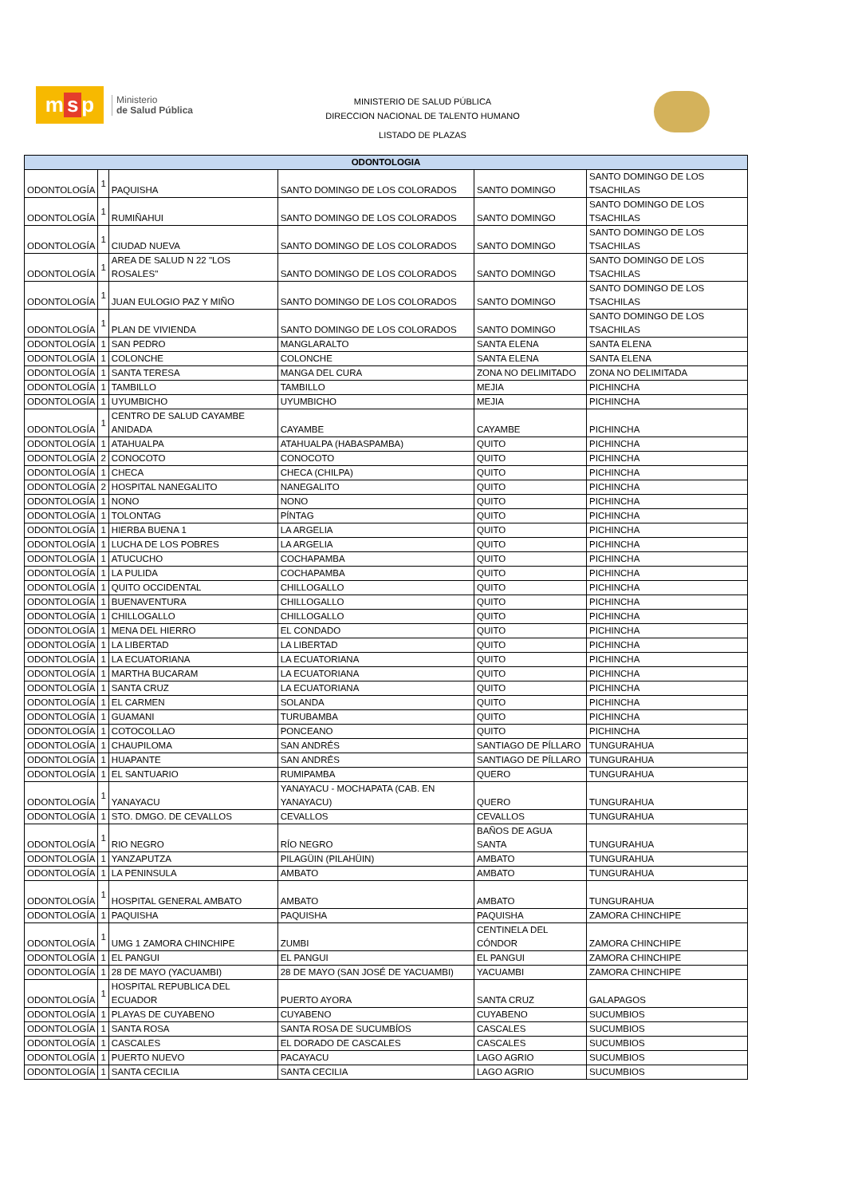m s p
Ministerio
de Salud Pública
MINISTERIO DE SALUD PÚBLICA
DIRECCION NACIONAL DE TALENTO HUMANO
LISTADO DE PLAZAS
| ODONTOLOGIA | | | | | |
| --- | --- | --- | --- | --- | --- |
| ODONTOLOGÍA | 1 | PAQUISHA | SANTO DOMINGO DE LOS COLORADOS | SANTO DOMINGO | SANTO DOMINGO DE LOS TSACHILAS |
| ODONTOLOGÍA | 1 | RUMIÑAHUI | SANTO DOMINGO DE LOS COLORADOS | SANTO DOMINGO | SANTO DOMINGO DE LOS TSACHILAS |
| ODONTOLOGÍA | 1 | CIUDAD NUEVA | SANTO DOMINGO DE LOS COLORADOS | SANTO DOMINGO | SANTO DOMINGO DE LOS TSACHILAS |
| ODONTOLOGÍA | 1 | AREA DE SALUD N 22 "LOS ROSALES" | SANTO DOMINGO DE LOS COLORADOS | SANTO DOMINGO | SANTO DOMINGO DE LOS TSACHILAS |
| ODONTOLOGÍA | 1 | JUAN EULOGIO PAZ Y MIÑO | SANTO DOMINGO DE LOS COLORADOS | SANTO DOMINGO | SANTO DOMINGO DE LOS TSACHILAS |
| ODONTOLOGÍA | 1 | PLAN DE VIVIENDA | SANTO DOMINGO DE LOS COLORADOS | SANTO DOMINGO | SANTO DOMINGO DE LOS TSACHILAS |
| ODONTOLOGÍA | 1 | SAN PEDRO | MANGLARALTO | SANTA ELENA | SANTA ELENA |
| ODONTOLOGÍA | 1 | COLONCHE | COLONCHE | SANTA ELENA | SANTA ELENA |
| ODONTOLOGÍA | 1 | SANTA TERESA | MANGA DEL CURA | ZONA NO DELIMITADO | ZONA NO DELIMITADA |
| ODONTOLOGÍA | 1 | TAMBILLO | TAMBILLO | MEJIA | PICHINCHA |
| ODONTOLOGÍA | 1 | UYUMBICHO | UYUMBICHO | MEJIA | PICHINCHA |
| ODONTOLOGÍA | 1 | CENTRO DE SALUD CAYAMBE ANIDADA | CAYAMBE | CAYAMBE | PICHINCHA |
| ODONTOLOGÍA | 1 | ATAHUALPA | ATAHUALPA (HABASPAMBA) | QUITO | PICHINCHA |
| ODONTOLOGÍA | 2 | CONOCOTO | CONOCOTO | QUITO | PICHINCHA |
| ODONTOLOGÍA | 1 | CHECA | CHECA (CHILPA) | QUITO | PICHINCHA |
| ODONTOLOGÍA | 2 | HOSPITAL NANEGALITO | NANEGALITO | QUITO | PICHINCHA |
| ODONTOLOGÍA | 1 | NONO | NONO | QUITO | PICHINCHA |
| ODONTOLOGÍA | 1 | TOLONTAG | PÍNTAG | QUITO | PICHINCHA |
| ODONTOLOGÍA | 1 | HIERBA BUENA 1 | LA ARGELIA | QUITO | PICHINCHA |
| ODONTOLOGÍA | 1 | LUCHA DE LOS POBRES | LA ARGELIA | QUITO | PICHINCHA |
| ODONTOLOGÍA | 1 | ATUCUCHO | COCHAPAMBA | QUITO | PICHINCHA |
| ODONTOLOGÍA | 1 | LA PULIDA | COCHAPAMBA | QUITO | PICHINCHA |
| ODONTOLOGÍA | 1 | QUITO OCCIDENTAL | CHILLOGALLO | QUITO | PICHINCHA |
| ODONTOLOGÍA | 1 | BUENAVENTURA | CHILLOGALLO | QUITO | PICHINCHA |
| ODONTOLOGÍA | 1 | CHILLOGALLO | CHILLOGALLO | QUITO | PICHINCHA |
| ODONTOLOGÍA | 1 | MENA DEL HIERRO | EL CONDADO | QUITO | PICHINCHA |
| ODONTOLOGÍA | 1 | LA LIBERTAD | LA LIBERTAD | QUITO | PICHINCHA |
| ODONTOLOGÍA | 1 | LA ECUATORIANA | LA ECUATORIANA | QUITO | PICHINCHA |
| ODONTOLOGÍA | 1 | MARTHA BUCARAM | LA ECUATORIANA | QUITO | PICHINCHA |
| ODONTOLOGÍA | 1 | SANTA CRUZ | LA ECUATORIANA | QUITO | PICHINCHA |
| ODONTOLOGÍA | 1 | EL CARMEN | SOLANDA | QUITO | PICHINCHA |
| ODONTOLOGÍA | 1 | GUAMANI | TURUBAMBA | QUITO | PICHINCHA |
| ODONTOLOGÍA | 1 | COTOCOLLAO | PONCEANO | QUITO | PICHINCHA |
| ODONTOLOGÍA | 1 | CHAUPILOMA | SAN ANDRÉS | SANTIAGO DE PÍLLARO | TUNGURAHUA |
| ODONTOLOGÍA | 1 | HUAPANTE | SAN ANDRÉS | SANTIAGO DE PÍLLARO | TUNGURAHUA |
| ODONTOLOGÍA | 1 | EL SANTUARIO | RUMIPAMBA | QUERO | TUNGURAHUA |
| ODONTOLOGÍA | 1 | YANAYACU | YANAYACU - MOCHAPATA (CAB. EN YANAYACU) | QUERO | TUNGURAHUA |
| ODONTOLOGÍA | 1 | STO. DMGO. DE CEVALLOS | CEVALLOS | CEVALLOS | TUNGURAHUA |
| ODONTOLOGÍA | 1 | RIO NEGRO | RÍO NEGRO | BAÑOS DE AGUA SANTA | TUNGURAHUA |
| ODONTOLOGÍA | 1 | YANZAPUTZA | PILAGÜIN (PILAHÜIN) | AMBATO | TUNGURAHUA |
| ODONTOLOGÍA | 1 | LA PENINSULA | AMBATO | AMBATO | TUNGURAHUA |
| ODONTOLOGÍA | 1 | HOSPITAL GENERAL AMBATO | AMBATO | AMBATO | TUNGURAHUA |
| ODONTOLOGÍA | 1 | PAQUISHA | PAQUISHA | PAQUISHA | ZAMORA CHINCHIPE |
| ODONTOLOGÍA | 1 | UMG 1 ZAMORA CHINCHIPE | ZUMBI | CENTINELA DEL CÓNDOR | ZAMORA CHINCHIPE |
| ODONTOLOGÍA | 1 | EL PANGUI | EL PANGUI | EL PANGUI | ZAMORA CHINCHIPE |
| ODONTOLOGÍA | 1 | 28 DE MAYO (YACUAMBI) | 28 DE MAYO (SAN JOSÉ DE YACUAMBI) | YACUAMBI | ZAMORA CHINCHIPE |
| ODONTOLOGÍA | 1 | HOSPITAL REPUBLICA DEL ECUADOR | PUERTO AYORA | SANTA CRUZ | GALAPAGOS |
| ODONTOLOGÍA | 1 | PLAYAS DE CUYABENO | CUYABENO | CUYABENO | SUCUMBIOS |
| ODONTOLOGÍA | 1 | SANTA ROSA | SANTA ROSA DE SUCUMBÍOS | CASCALES | SUCUMBIOS |
| ODONTOLOGÍA | 1 | CASCALES | EL DORADO DE CASCALES | CASCALES | SUCUMBIOS |
| ODONTOLOGÍA | 1 | PUERTO NUEVO | PACAYACU | LAGO AGRIO | SUCUMBIOS |
| ODONTOLOGÍA | 1 | SANTA CECILIA | SANTA CECILIA | LAGO AGRIO | SUCUMBIOS |